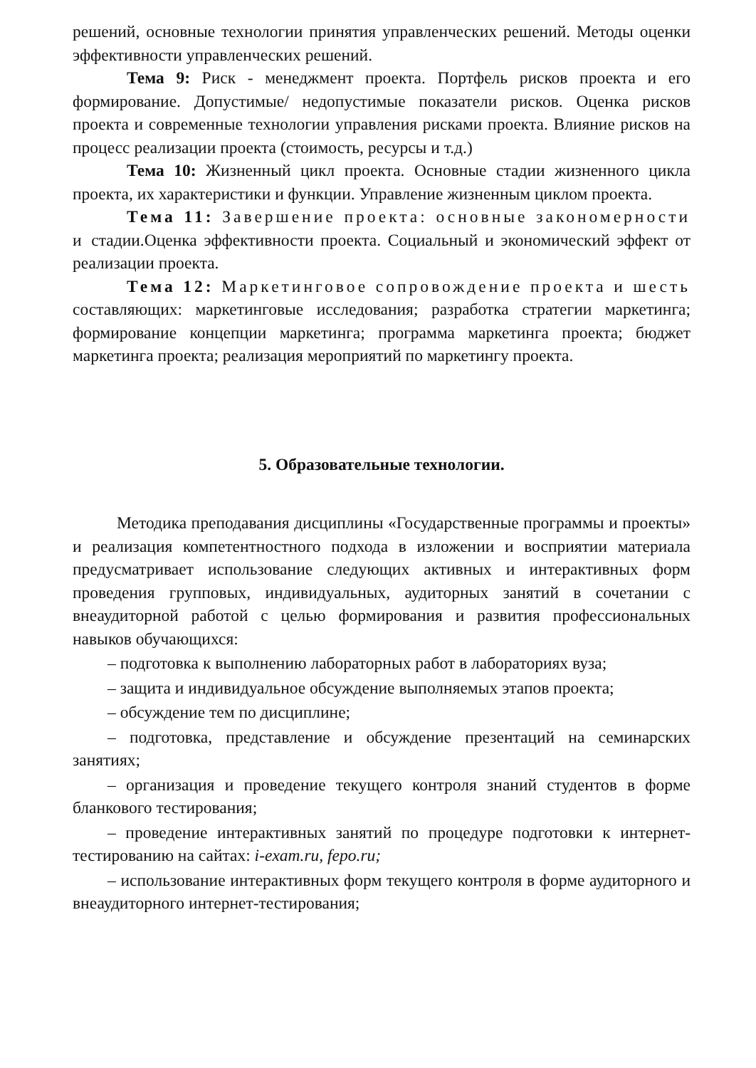решений, основные технологии принятия управленческих решений. Методы оценки эффективности управленческих решений.
Тема 9: Риск - менеджмент проекта. Портфель рисков проекта и его формирование. Допустимые/ недопустимые показатели рисков. Оценка рисков проекта и современные технологии управления рисками проекта. Влияние рисков на процесс реализации проекта (стоимость, ресурсы и т.д.)
Тема 10: Жизненный цикл проекта. Основные стадии жизненного цикла проекта, их характеристики и функции. Управление жизненным циклом проекта.
Тема 11: Завершение проекта: основные закономерности и стадии.Оценка эффективности проекта. Социальный и экономический эффект от реализации проекта.
Тема 12: Маркетинговое сопровождение проекта и шесть составляющих: маркетинговые исследования; разработка стратегии маркетинга; формирование концепции маркетинга; программа маркетинга проекта; бюджет маркетинга проекта; реализация мероприятий по маркетингу проекта.
5. Образовательные технологии.
Методика преподавания дисциплины «Государственные программы и проекты» и реализация компетентностного подхода в изложении и восприятии материала предусматривает использование следующих активных и интерактивных форм проведения групповых, индивидуальных, аудиторных занятий в сочетании с внеаудиторной работой с целью формирования и развития профессиональных навыков обучающихся:
– подготовка к выполнению лабораторных работ в лабораториях вуза;
– защита и индивидуальное обсуждение выполняемых этапов проекта;
– обсуждение тем по дисциплине;
– подготовка, представление и обсуждение презентаций на семинарских занятиях;
– организация и проведение текущего контроля знаний студентов в форме бланкового тестирования;
– проведение интерактивных занятий по процедуре подготовки к интернет-тестированию на сайтах: i-exam.ru, fepo.ru;
– использование интерактивных форм текущего контроля в форме аудиторного и внеаудиторного интернет-тестирования;